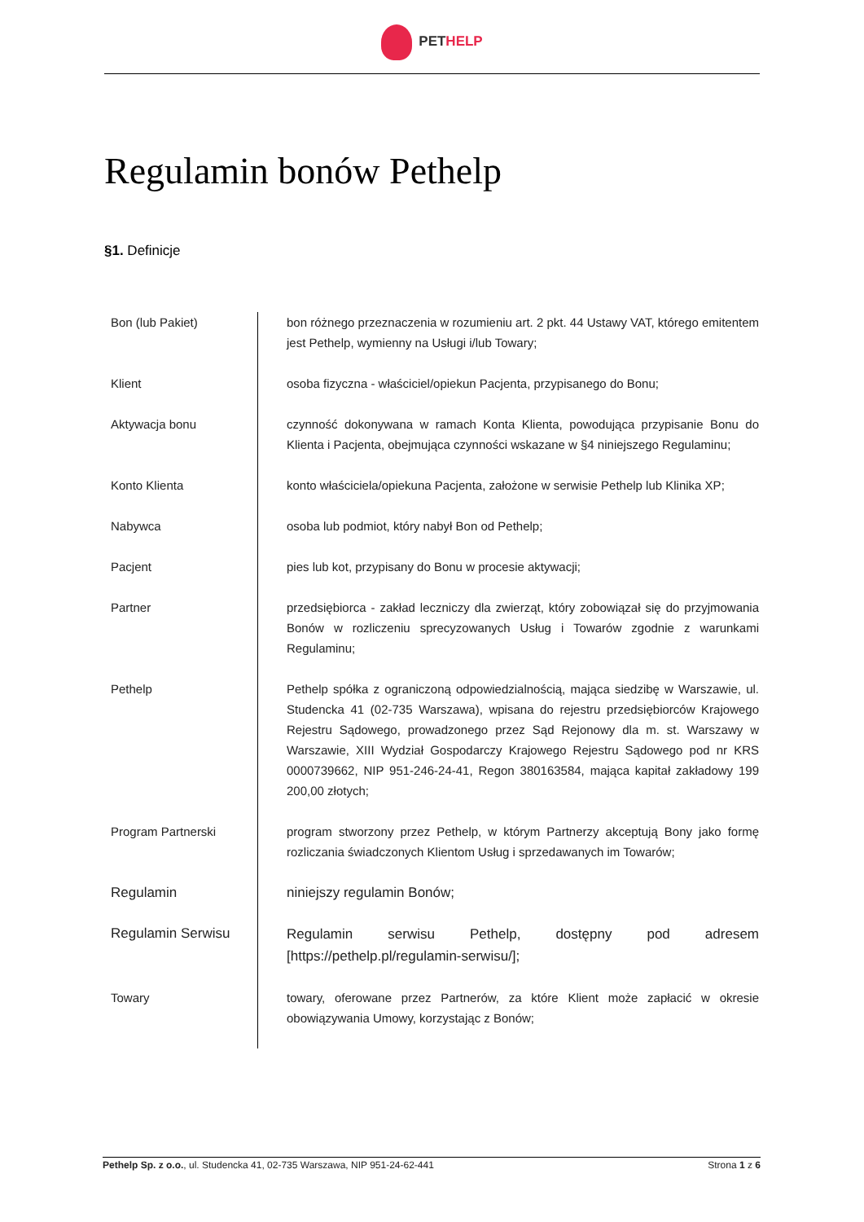PET HELP
Regulamin bonów Pethelp
§1. Definicje
| Bon (lub Pakiet) | bon różnego przeznaczenia w rozumieniu art. 2 pkt. 44 Ustawy VAT, którego emitentem jest Pethelp, wymienny na Usługi i/lub Towary; |
| Klient | osoba fizyczna - właściciel/opiekun Pacjenta, przypisanego do Bonu; |
| Aktywacja bonu | czynność dokonywana w ramach Konta Klienta, powodująca przypisanie Bonu do Klienta i Pacjenta, obejmująca czynności wskazane w §4 niniejszego Regulaminu; |
| Konto Klienta | konto właściciela/opiekuna Pacjenta, założone w serwisie Pethelp lub Klinika XP; |
| Nabywca | osoba lub podmiot, który nabył Bon od Pethelp; |
| Pacjent | pies lub kot, przypisany do Bonu w procesie aktywacji; |
| Partner | przedsiębiorca - zakład leczniczy dla zwierząt, który zobowiązał się do przyjmowania Bonów w rozliczeniu sprecyzowanych Usług i Towarów zgodnie z warunkami Regulaminu; |
| Pethelp | Pethelp spółka z ograniczoną odpowiedzialnością, mająca siedzibę w Warszawie, ul. Studencka 41 (02-735 Warszawa), wpisana do rejestru przedsiębiorców Krajowego Rejestru Sądowego, prowadzonego przez Sąd Rejonowy dla m. st. Warszawy w Warszawie, XIII Wydział Gospodarczy Krajowego Rejestru Sądowego pod nr KRS 0000739662, NIP 951-246-24-41, Regon 380163584, mająca kapitał zakładowy 199 200,00 złotych; |
| Program Partnerski | program stworzony przez Pethelp, w którym Partnerzy akceptują Bony jako formę rozliczania świadczonych Klientom Usług i sprzedawanych im Towarów; |
| Regulamin | niniejszy regulamin Bonów; |
| Regulamin Serwisu | Regulamin serwisu Pethelp, dostępny pod adresem [https://pethelp.pl/regulamin-serwisu/]; |
| Towary | towary, oferowane przez Partnerów, za które Klient może zapłacić w okresie obowiązywania Umowy, korzystając z Bonów; |
Pethelp Sp. z o.o., ul. Studencka 41, 02-735 Warszawa, NIP 951-24-62-441 Strona 1 z 6